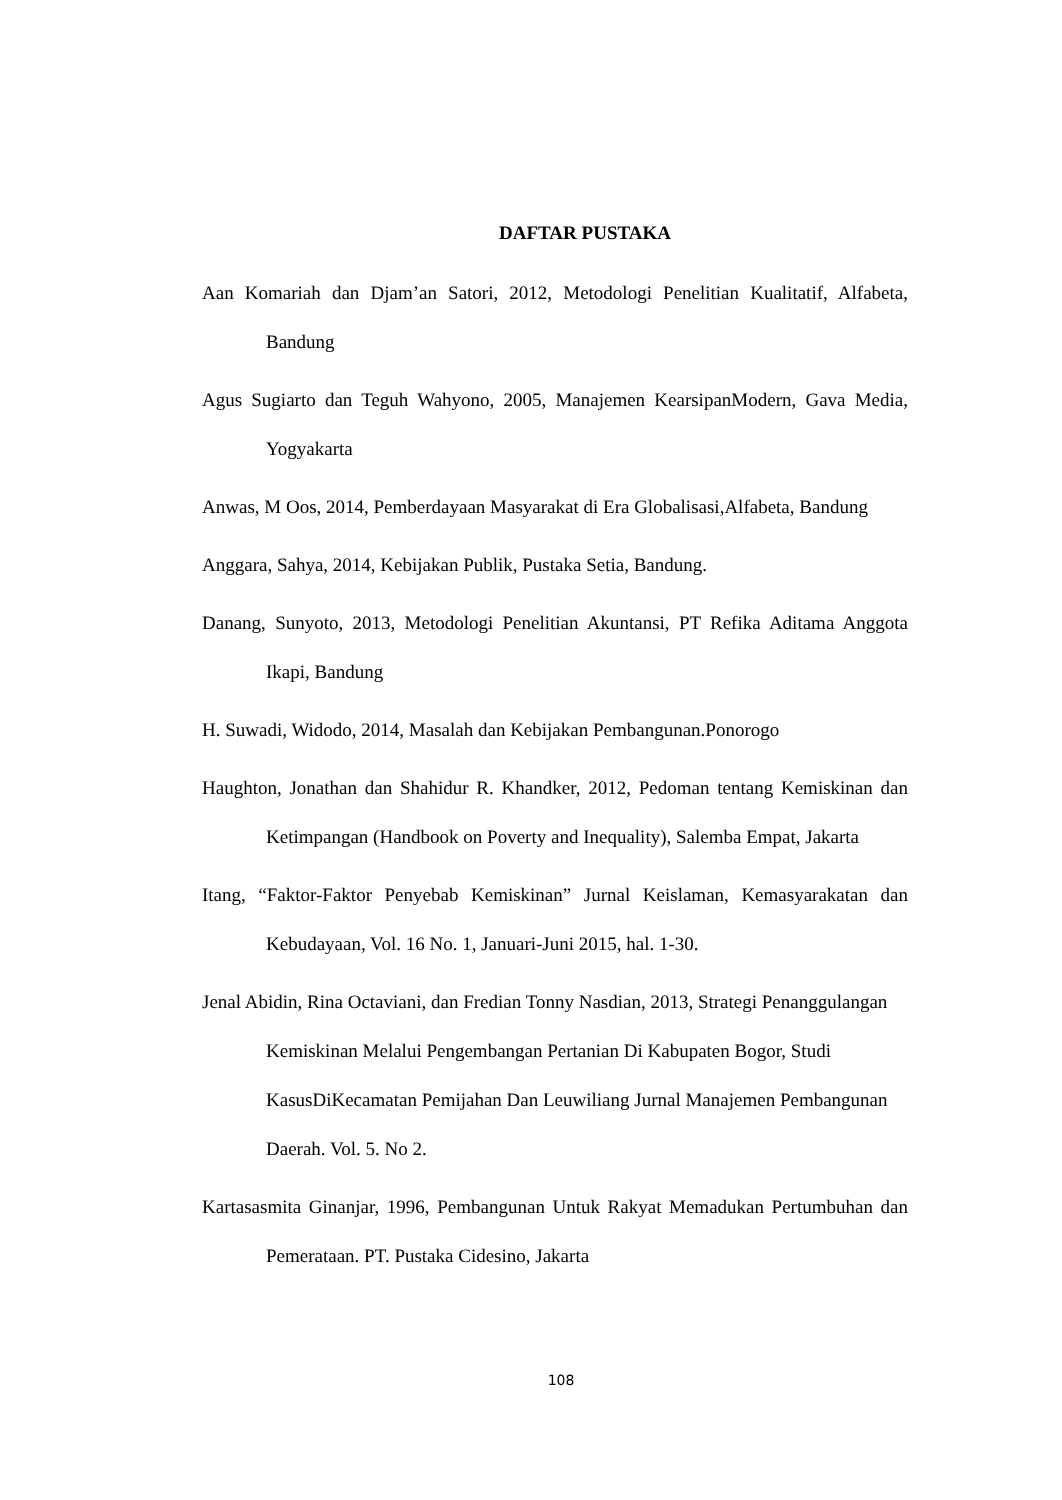DAFTAR PUSTAKA
Aan Komariah dan Djam’an Satori, 2012, Metodologi Penelitian Kualitatif, Alfabeta, Bandung
Agus Sugiarto dan Teguh Wahyono, 2005, Manajemen KearsipanModern, Gava Media, Yogyakarta
Anwas, M Oos, 2014, Pemberdayaan Masyarakat di Era Globalisasi,Alfabeta, Bandung
Anggara, Sahya, 2014, Kebijakan Publik, Pustaka Setia, Bandung.
Danang, Sunyoto, 2013, Metodologi Penelitian Akuntansi, PT Refika Aditama Anggota Ikapi, Bandung
H. Suwadi, Widodo, 2014, Masalah dan Kebijakan Pembangunan.Ponorogo
Haughton, Jonathan dan Shahidur R. Khandker, 2012, Pedoman tentang Kemiskinan dan Ketimpangan (Handbook on Poverty and Inequality), Salemba Empat, Jakarta
Itang, “Faktor-Faktor Penyebab Kemiskinan” Jurnal Keislaman, Kemasyarakatan dan Kebudayaan, Vol. 16 No. 1, Januari-Juni 2015, hal. 1-30.
Jenal Abidin, Rina Octaviani, dan Fredian Tonny Nasdian, 2013, Strategi Penanggulangan Kemiskinan Melalui Pengembangan Pertanian Di Kabupaten Bogor, Studi KasusDiKecamatan Pemijahan Dan Leuwiliang Jurnal Manajemen Pembangunan Daerah. Vol. 5. No 2.
Kartasasmita Ginanjar, 1996, Pembangunan Untuk Rakyat Memadukan Pertumbuhan dan Pemerataan. PT. Pustaka Cidesino, Jakarta
108